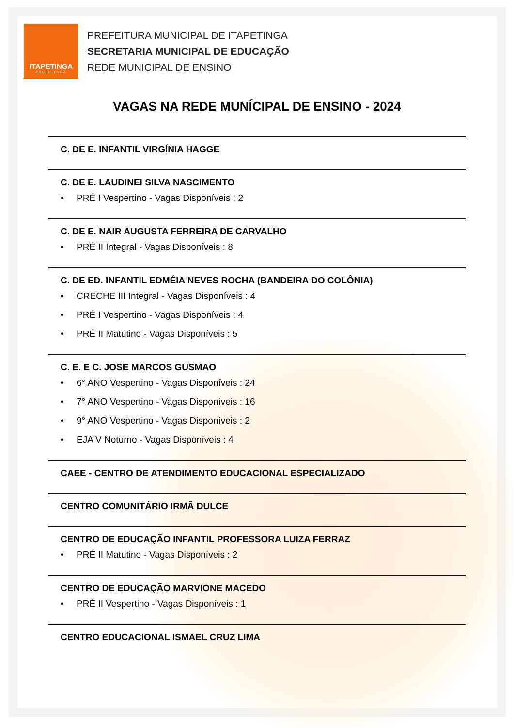ITAPETINGA
PREFEITURA
PREFEITURA MUNICIPAL DE ITAPETINGA
SECRETARIA MUNICIPAL DE EDUCAÇÃO
REDE MUNICIPAL DE ENSINO
VAGAS NA REDE MUNÍCIPAL DE ENSINO - 2024
C. DE E. INFANTIL VIRGÍNIA HAGGE
C. DE E. LAUDINEI SILVA NASCIMENTO
• PRÉ I Vespertino - Vagas Disponíveis : 2
C. DE E. NAIR AUGUSTA FERREIRA DE CARVALHO
• PRÉ II Integral - Vagas Disponíveis : 8
C. DE ED. INFANTIL EDMÉIA NEVES ROCHA (BANDEIRA DO COLÔNIA)
• CRECHE III Integral - Vagas Disponíveis : 4
• PRÉ I Vespertino - Vagas Disponíveis : 4
• PRÉ II Matutino - Vagas Disponíveis : 5
C. E. E C. JOSE MARCOS GUSMAO
• 6° ANO Vespertino - Vagas Disponíveis : 24
• 7° ANO Vespertino - Vagas Disponíveis : 16
• 9° ANO Vespertino - Vagas Disponíveis : 2
• EJA V Noturno - Vagas Disponíveis : 4
CAEE - CENTRO DE ATENDIMENTO EDUCACIONAL ESPECIALIZADO
CENTRO COMUNITÁRIO IRMÃ DULCE
CENTRO DE EDUCAÇÃO INFANTIL PROFESSORA LUIZA FERRAZ
• PRÉ II Matutino - Vagas Disponíveis : 2
CENTRO DE EDUCAÇÃO MARVIONE MACEDO
• PRÉ II Vespertino - Vagas Disponíveis : 1
CENTRO EDUCACIONAL ISMAEL CRUZ LIMA